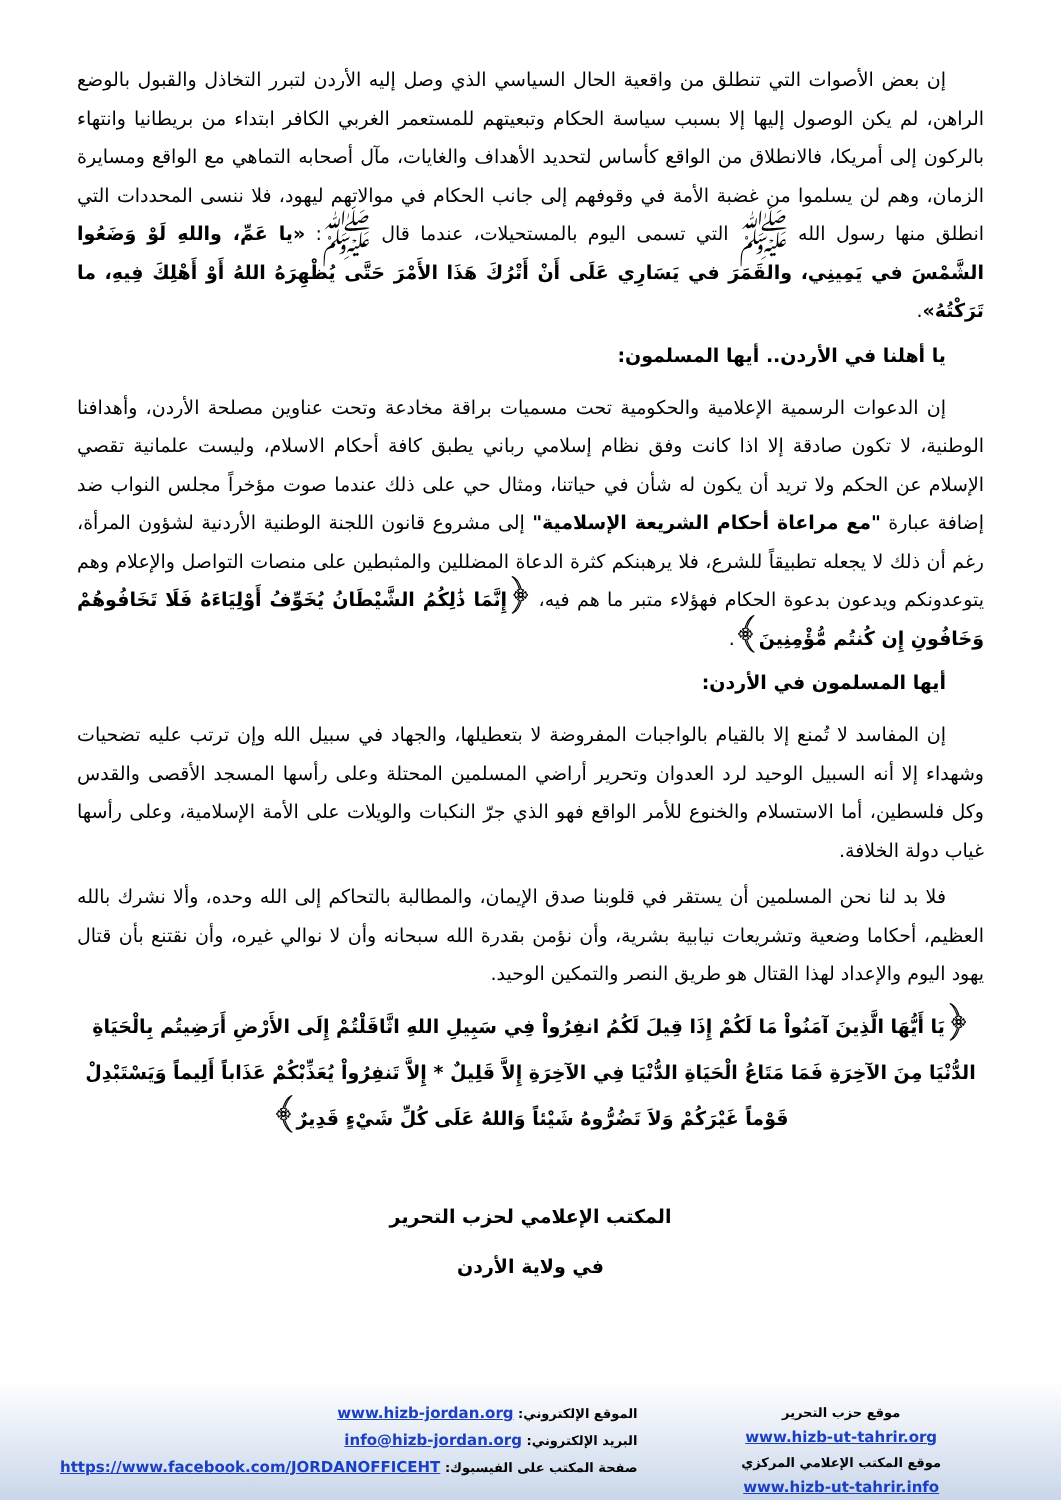إن بعض الأصوات التي تنطلق من واقعية الحال السياسي الذي وصل إليه الأردن لتبرر التخاذل والقبول بالوضع الراهن، لم يكن الوصول إليها إلا بسبب سياسة الحكام وتبعيتهم للمستعمر الغربي الكافر ابتداء من بريطانيا وانتهاء بالركون إلى أمريكا، فالانطلاق من الواقع كأساس لتحديد الأهداف والغايات، مآل أصحابه التماهي مع الواقع ومسايرة الزمان، وهم لن يسلموا من غضبة الأمة في وقوفهم إلى جانب الحكام في موالاتهم ليهود، فلا ننسى المحددات التي انطلق منها رسول الله ﷺ التي تسمى اليوم بالمستحيلات، عندما قال ﷺ: «يا عَمِّ، واللهِ لَوْ وَضَعُوا الشَّمْسَ في يَمِينِي، والقَمَرَ في يَسَارِي عَلَى أَنْ أَتْرُكَ هَذَا الأَمْرَ حَتَّى يُظْهِرَهُ اللهُ أَوْ أَهْلِكَ فِيهِ، ما تَرَكْتُهُ».
يا أهلنا في الأردن.. أيها المسلمون:
إن الدعوات الرسمية الإعلامية والحكومية تحت مسميات براقة مخادعة وتحت عناوين مصلحة الأردن، وأهدافنا الوطنية، لا تكون صادقة إلا اذا كانت وفق نظام إسلامي رباني يطبق كافة أحكام الاسلام، وليست علمانية تقصي الإسلام عن الحكم ولا تريد أن يكون له شأن في حياتنا، ومثال حي على ذلك عندما صوت مؤخراً مجلس النواب ضد إضافة عبارة "مع مراعاة أحكام الشريعة الإسلامية" إلى مشروع قانون اللجنة الوطنية الأردنية لشؤون المرأة، رغم أن ذلك لا يجعله تطبيقاً للشرع، فلا يرهبنكم كثرة الدعاة المضللين والمثبطين على منصات التواصل والإعلام وهم يتوعدونكم ويدعون بدعوة الحكام فهؤلاء متبر ما هم فيه، ﴿إِنَّمَا ذَٰلِكُمُ الشَّيْطَانُ يُخَوِّفُ أَوْلِيَاءَهُ فَلَا تَخَافُوهُمْ وَخَافُونِ إِن كُنتُم مُّؤْمِنِينَ﴾.
أيها المسلمون في الأردن:
إن المفاسد لا تُمنع إلا بالقيام بالواجبات المفروضة لا بتعطيلها، والجهاد في سبيل الله وإن ترتب عليه تضحيات وشهداء إلا أنه السبيل الوحيد لرد العدوان وتحرير أراضي المسلمين المحتلة وعلى رأسها المسجد الأقصى والقدس وكل فلسطين، أما الاستسلام والخنوع للأمر الواقع فهو الذي جرّ النكبات والويلات على الأمة الإسلامية، وعلى رأسها غياب دولة الخلافة.
فلا بد لنا نحن المسلمين أن يستقر في قلوبنا صدق الإيمان، والمطالبة بالتحاكم إلى الله وحده، وألا نشرك بالله العظيم، أحكاما وضعية وتشريعات نيابية بشرية، وأن نؤمن بقدرة الله سبحانه وأن لا نوالي غيره، وأن نقتنع بأن قتال يهود اليوم والإعداد لهذا القتال هو طريق النصر والتمكين الوحيد.
﴿يَا أَيُّهَا الَّذِينَ آمَنُواْ مَا لَكُمْ إِذَا قِيلَ لَكُمُ انفِرُواْ فِي سَبِيلِ اللهِ اثَّاقَلْتُمْ إِلَى الأَرْضِ أَرَضِيتُم بِالْحَيَاةِ الدُّنْيَا مِنَ الآخِرَةِ فَمَا مَتَاعُ الْحَيَاةِ الدُّنْيَا فِي الآخِرَةِ إِلاَّ قَلِيلٌ * إِلاَّ تَنفِرُواْ يُعَذِّبْكُمْ عَذَاباً أَلِيماً وَيَسْتَبْدِلْ قَوْماً غَيْرَكُمْ وَلاَ تَضُرُّوهُ شَيْئاً وَاللهُ عَلَى كُلِّ شَيْءٍ قَدِيرٌ﴾
المكتب الإعلامي لحزب التحرير
في ولاية الأردن
موقع حزب التحرير
www.hizb-ut-tahrir.org
موقع المكتب الإعلامي المركزي
www.hizb-ut-tahrir.info
الموقع الإلكتروني: www.hizb-jordan.org
البريد الإلكتروني: info@hizb-jordan.org
صفحة المكتب على الفيسبوك: https://www.facebook.com/JORDANOFFICEHT